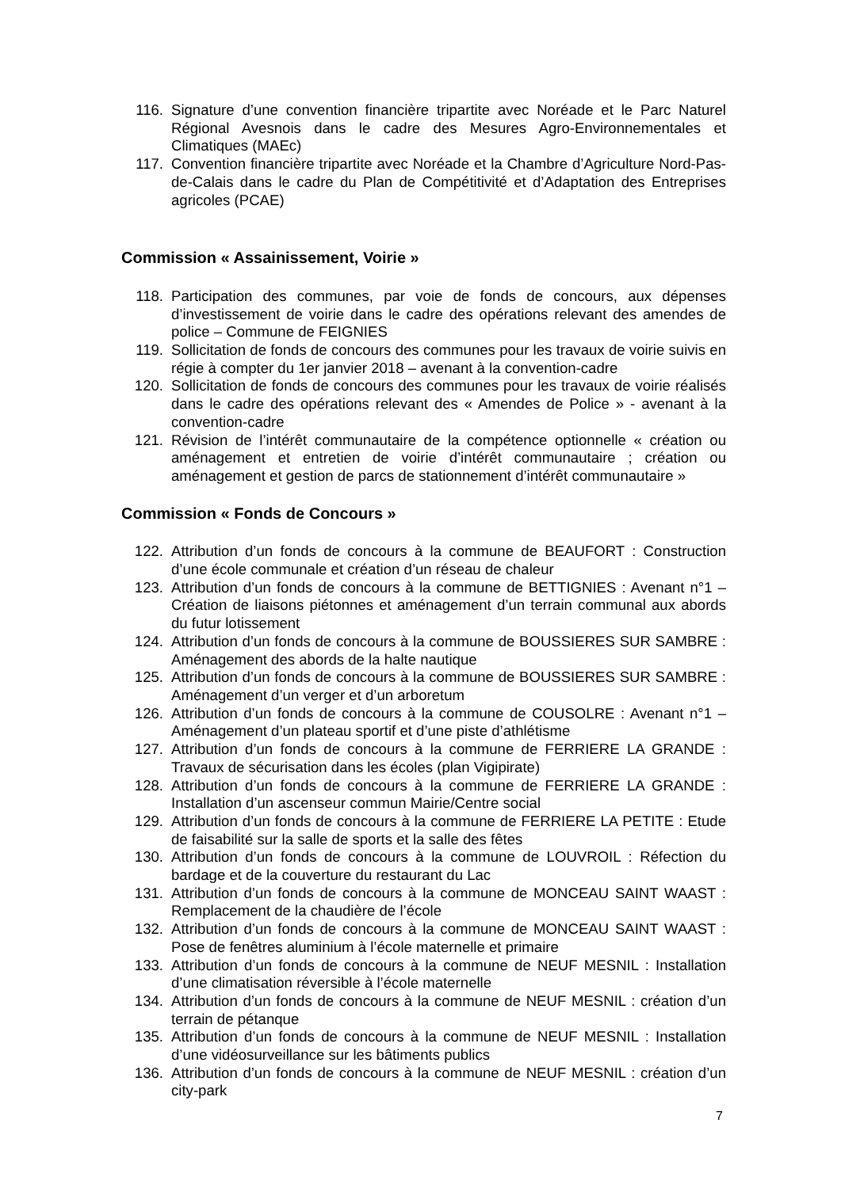116. Signature d’une convention financière tripartite avec Noréade et le Parc Naturel Régional Avesnois dans le cadre des Mesures Agro-Environnementales et Climatiques (MAEc)
117. Convention financière tripartite avec Noréade et la Chambre d’Agriculture Nord-Pas-de-Calais dans le cadre du Plan de Compétitivité et d’Adaptation des Entreprises agricoles (PCAE)
Commission « Assainissement, Voirie »
118. Participation des communes, par voie de fonds de concours, aux dépenses d’investissement de voirie dans le cadre des opérations relevant des amendes de police – Commune de FEIGNIES
119. Sollicitation de fonds de concours des communes pour les travaux de voirie suivis en régie à compter du 1er janvier 2018 – avenant à la convention-cadre
120. Sollicitation de fonds de concours des communes pour les travaux de voirie réalisés dans le cadre des opérations relevant des « Amendes de Police » - avenant à la convention-cadre
121. Révision de l’intérêt communautaire de la compétence optionnelle « création ou aménagement et entretien de voirie d’intérêt communautaire ; création ou aménagement et gestion de parcs de stationnement d’intérêt communautaire »
Commission « Fonds de Concours »
122. Attribution d’un fonds de concours à la commune de BEAUFORT : Construction d’une école communale et création d’un réseau de chaleur
123. Attribution d’un fonds de concours à la commune de BETTIGNIES : Avenant n°1 – Création de liaisons piétonnes et aménagement d’un terrain communal aux abords du futur lotissement
124. Attribution d’un fonds de concours à la commune de BOUSSIERES SUR SAMBRE : Aménagement des abords de la halte nautique
125. Attribution d’un fonds de concours à la commune de BOUSSIERES SUR SAMBRE : Aménagement d’un verger et d’un arboretum
126. Attribution d’un fonds de concours à la commune de COUSOLRE : Avenant n°1 – Aménagement d’un plateau sportif et d’une piste d’athlétisme
127. Attribution d’un fonds de concours à la commune de FERRIERE LA GRANDE : Travaux de sécurisation dans les écoles (plan Vigipirate)
128. Attribution d’un fonds de concours à la commune de FERRIERE LA GRANDE : Installation d’un ascenseur commun Mairie/Centre social
129. Attribution d’un fonds de concours à la commune de FERRIERE LA PETITE : Etude de faisabilité sur la salle de sports et la salle des fêtes
130. Attribution d’un fonds de concours à la commune de LOUVROIL : Réfection du bardage et de la couverture du restaurant du Lac
131. Attribution d’un fonds de concours à la commune de MONCEAU SAINT WAAST : Remplacement de la chaudière de l’école
132. Attribution d’un fonds de concours à la commune de MONCEAU SAINT WAAST : Pose de fenêtres aluminium à l’école maternelle et primaire
133. Attribution d’un fonds de concours à la commune de NEUF MESNIL : Installation d’une climatisation réversible à l’école maternelle
134. Attribution d’un fonds de concours à la commune de NEUF MESNIL : création d’un terrain de pétanque
135. Attribution d’un fonds de concours à la commune de NEUF MESNIL : Installation d’une vidéosurveillance sur les bâtiments publics
136. Attribution d’un fonds de concours à la commune de NEUF MESNIL : création d’un city-park
7